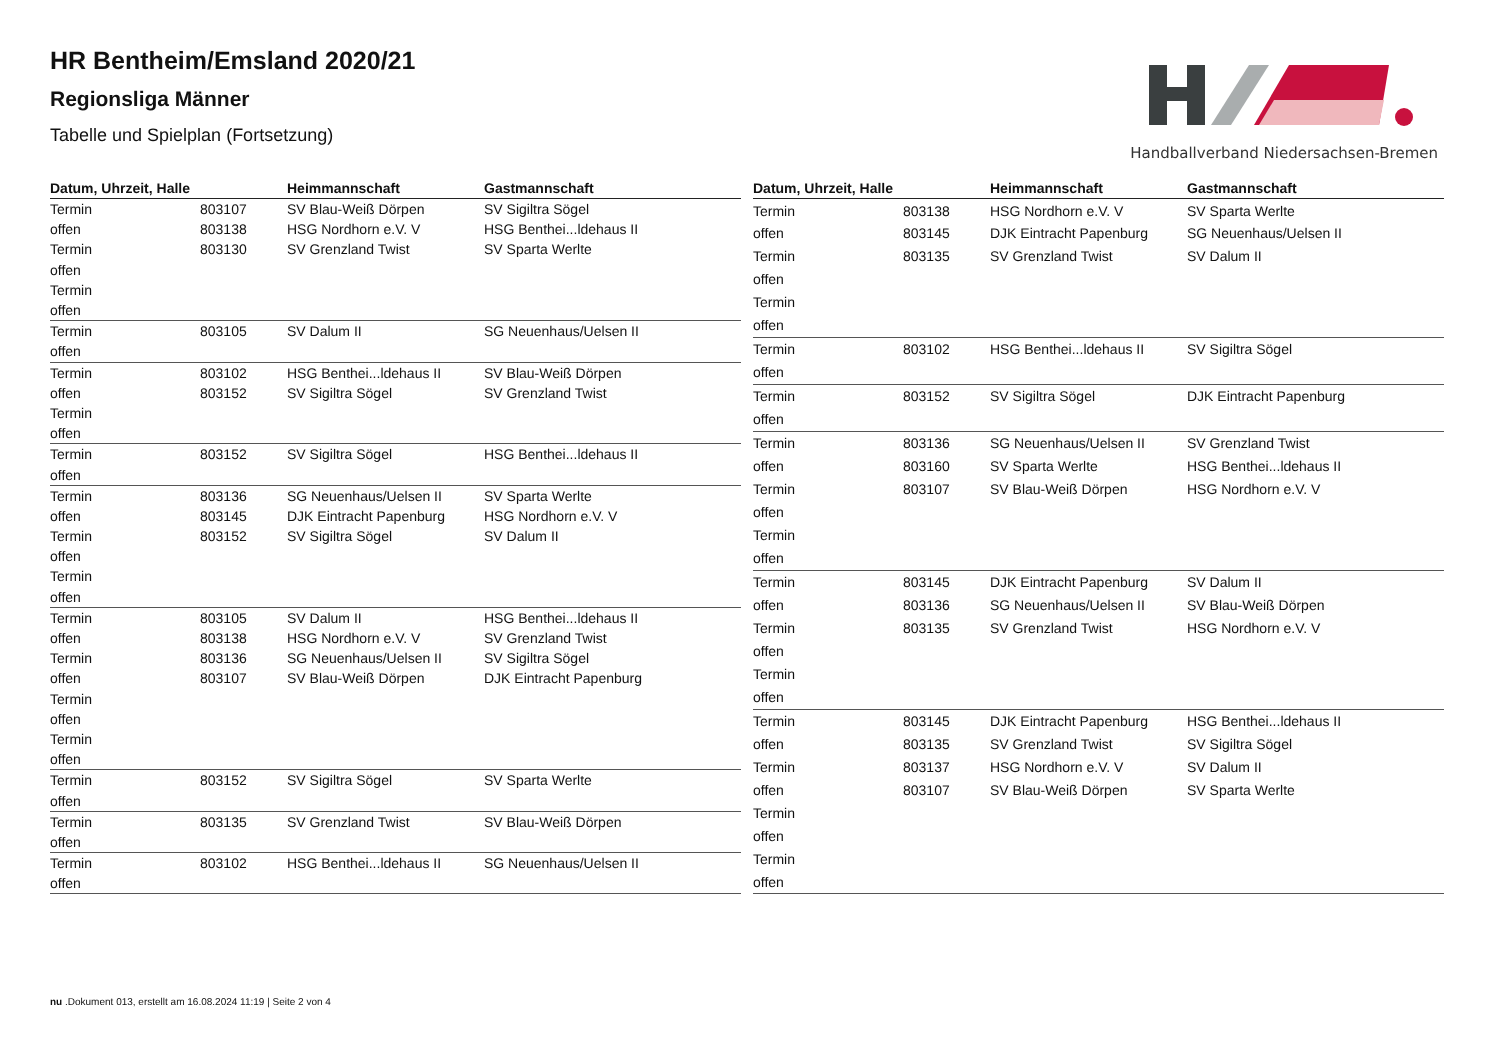HR Bentheim/Emsland 2020/21
Regionsliga Männer
Tabelle und Spielplan (Fortsetzung)
Handballverband Niedersachsen-Bremen
| Datum, Uhrzeit, Halle | | Heimmannschaft | Gastmannschaft |
| --- | --- | --- | --- |
| Termin | 803107 | SV Blau-Weiß Dörpen | SV Sigiltra Sögel |
| offen | 803138 | HSG Nordhorn e.V. V | HSG Benthei...ldehaus II |
| Termin | 803130 | SV Grenzland Twist | SV Sparta Werlte |
| offen | | | |
| Termin | | | |
| offen | | | |
| Termin | 803105 | SV Dalum II | SG Neuenhaus/Uelsen II |
| offen | | | |
| Termin | 803102 | HSG Benthei...ldehaus II | SV Blau-Weiß Dörpen |
| offen | 803152 | SV Sigiltra Sögel | SV Grenzland Twist |
| Termin | | | |
| offen | | | |
| Termin | 803152 | SV Sigiltra Sögel | HSG Benthei...ldehaus II |
| offen | | | |
| Termin | 803136 | SG Neuenhaus/Uelsen II | SV Sparta Werlte |
| offen | 803145 | DJK Eintracht Papenburg | HSG Nordhorn e.V. V |
| Termin | 803152 | SV Sigiltra Sögel | SV Dalum II |
| offen | | | |
| Termin | | | |
| offen | | | |
| Termin | 803105 | SV Dalum II | HSG Benthei...ldehaus II |
| offen | 803138 | HSG Nordhorn e.V. V | SV Grenzland Twist |
| Termin | 803136 | SG Neuenhaus/Uelsen II | SV Sigiltra Sögel |
| offen | 803107 | SV Blau-Weiß Dörpen | DJK Eintracht Papenburg |
| Termin | | | |
| offen | | | |
| Termin | | | |
| offen | | | |
| Termin | 803152 | SV Sigiltra Sögel | SV Sparta Werlte |
| offen | | | |
| Termin | 803135 | SV Grenzland Twist | SV Blau-Weiß Dörpen |
| offen | | | |
| Termin | 803102 | HSG Benthei...ldehaus II | SG Neuenhaus/Uelsen II |
| offen | | | |
| Datum, Uhrzeit, Halle | | Heimmannschaft | Gastmannschaft |
| --- | --- | --- | --- |
| Termin | 803138 | HSG Nordhorn e.V. V | SV Sparta Werlte |
| offen | 803145 | DJK Eintracht Papenburg | SG Neuenhaus/Uelsen II |
| Termin | 803135 | SV Grenzland Twist | SV Dalum II |
| offen | | | |
| Termin | | | |
| offen | | | |
| Termin | 803102 | HSG Benthei...ldehaus II | SV Sigiltra Sögel |
| offen | | | |
| Termin | 803152 | SV Sigiltra Sögel | DJK Eintracht Papenburg |
| offen | | | |
| Termin | 803136 | SG Neuenhaus/Uelsen II | SV Grenzland Twist |
| offen | 803160 | SV Sparta Werlte | HSG Benthei...ldehaus II |
| Termin | 803107 | SV Blau-Weiß Dörpen | HSG Nordhorn e.V. V |
| offen | | | |
| Termin | | | |
| offen | | | |
| Termin | 803145 | DJK Eintracht Papenburg | SV Dalum II |
| offen | 803136 | SG Neuenhaus/Uelsen II | SV Blau-Weiß Dörpen |
| Termin | 803135 | SV Grenzland Twist | HSG Nordhorn e.V. V |
| offen | | | |
| Termin | | | |
| offen | | | |
| Termin | 803145 | DJK Eintracht Papenburg | HSG Benthei...ldehaus II |
| offen | 803135 | SV Grenzland Twist | SV Sigiltra Sögel |
| Termin | 803137 | HSG Nordhorn e.V. V | SV Dalum II |
| offen | 803107 | SV Blau-Weiß Dörpen | SV Sparta Werlte |
| Termin | | | |
| offen | | | |
| Termin | | | |
| offen | | | |
nu .Dokument 013, erstellt am 16.08.2024 11:19 | Seite 2 von 4